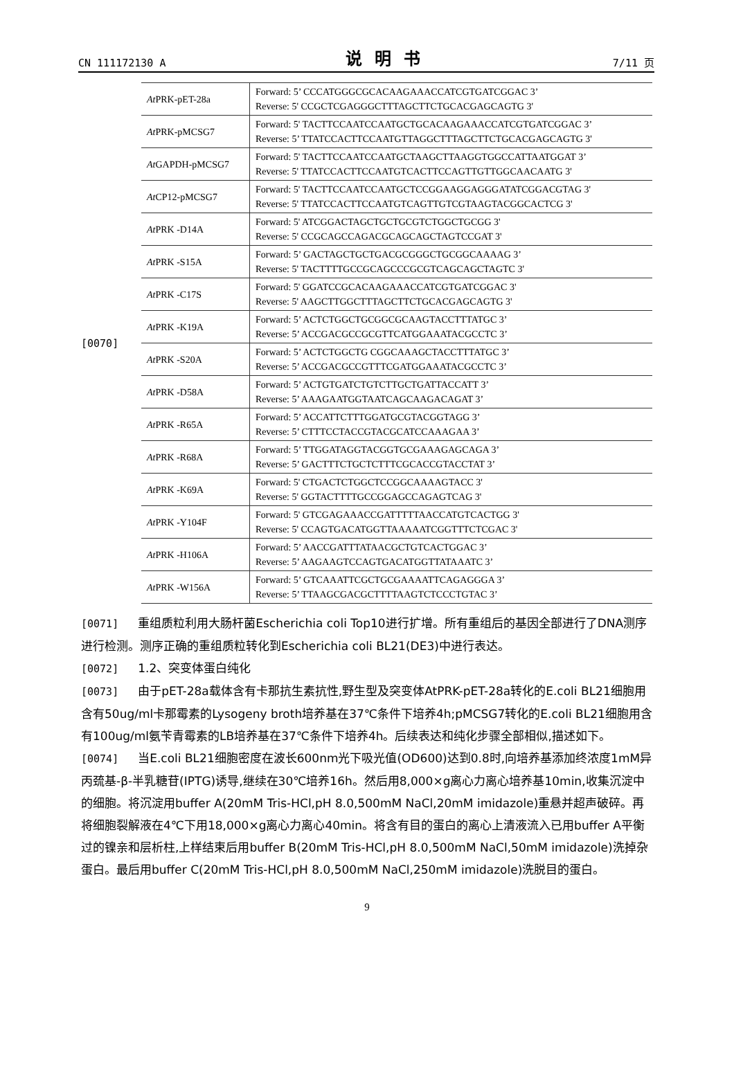CN 111172130 A 说明书 7/11 页
[0070]
| At PRK-pET-28a | Forward: 5’ CCCATGGGCGCACAAGAAACCATCGTGATCGGAC 3’ Reverse: 5' CCGCTCGAGGGCTTTAGCTTCTGCACGAGCAGTG 3' |
| At PRK-pMCSG7 | Forward: 5' TACTTCCAATCCAATGCTGCACAAGAAACCATCGTGATCGGAC 3’ Reverse: 5’ TTATCCACTTCCAATGTTAGGCTTTAGCTTCTGCACGAGCAGTG 3' |
| At GAPDH-pMCSG7 | Forward: 5' TACTTCCAATCCAATGCTAAGCTTAAGGTGGCCATTAATGGAT 3’ Reverse: 5' TTATCCACTTCCAATGTCACTTCCAGTTGTTGGCAACAATG 3' |
| At CP12-pMCSG7 | Forward: 5' TACTTCCAATCCAATGCTCCGGAAGGAGGGATATCGGACGTAG 3' Reverse: 5' TTATCCACTTCCAATGTCAGTTGTCGTAAGTACGGCACTCG 3' |
| At PRK -D14A | Forward: 5' ATCGGACTAGCTGCTGCGTCTGGCTGCGG 3' Reverse: 5' CCGCAGCCAGACGCAGCAGCTAGTCCGAT 3' |
| At PRK -S15A | Forward: 5’ GACTAGCTGCTGACGCGGGCTGCGGCAAAAG 3’ Reverse: 5' TACTTTTGCCGCAGCCCGCGTCAGCAGCTAGTC 3' |
| At PRK -C17S | Forward: 5' GGATCCGCACAAGAAACCATCGTGATCGGAC 3' Reverse: 5' AAGCTTGGCTTTAGCTTCTGCACGAGCAGTG 3' |
| At PRK -K19A | Forward: 5’ ACTCTGGCTGCGGCGCAAGTACCTTTATGC 3’ Reverse: 5’ ACCGACGCCGCGTTCATGGAAATACGCCTC 3’ |
| At PRK -S20A | Forward: 5’ ACTCTGGCTG CGGCAAAGCTACCTTTATGC 3’ Reverse: 5’ ACCGACGCCGTTTCGATGGAAATACGCCTC 3’ |
| At PRK -D58A | Forward: 5’ ACTGTGATCTGTCTTGCTGATTACCATT 3’ Reverse: 5’ AAAGAATGGTAATCAGCAAGACAGAT 3’ |
| At PRK -R65A | Forward: 5’ ACCATTCTTTGGATGCGTACGGTAGG 3’ Reverse: 5’ CTTTCCTACCGTACGCATCCAAAGAA 3’ |
| At PRK -R68A | Forward: 5’ TTGGATAGGTACGGTGCGAAAGAGCAGA 3’ Reverse: 5’ GACTTTCTGCTCTTTCGCACCGTACCTAT 3’ |
| At PRK -K69A | Forward: 5' CTGACTCTGGCTCCGGCAAAAGTACC 3' Reverse: 5' GGTACTTTTGCCGGAGCCAGAGTCAG 3' |
| At PRK -Y104F | Forward: 5' GTCGAGAAACCGATTTTTAACCATGTCACTGG 3' Reverse: 5' CCAGTGACATGGTTAAAAATCGGTTTCTCGAC 3' |
| At PRK -H106A | Forward: 5’ AACCGATTTATAACGCTGTCACTGGAC 3’ Reverse: 5’ AAGAAGTCCAGTGACATGGTTATAAATC 3’ |
| At PRK -W156A | Forward: 5’ GTCAAATTCGCTGCGAAAATTCAGAGGGA 3’ Reverse: 5’ TTAAGCGACGCTTTTAAGTCTCCCTGTAC 3’ |
[0071] 重组质粒利用大肠杆菌Escherichia coli Top10进行扩增。所有重组后的基因全部进行了DNA测序进行检测。测序正确的重组质粒转化到Escherichia coli BL21(DE3)中进行表达。
[0072] 1.2、突变体蛋白纯化
[0073] 由于pET-28a载体含有卡那抗生素抗性,野生型及突变体AtPRK-pET-28a转化的E.coli BL21细胞用含有50ug/ml卡那霉素的Lysogeny broth培养基在37℃条件下培养4h;pMCSG7转化的E.coli BL21细胞用含有100ug/ml氨苄青霉素的LB培养基在37℃条件下培养4h。后续表达和纯化步骤全部相似,描述如下。
[0074] 当E.coli BL21细胞密度在波长600nm光下吸光值(OD600)达到0.8时,向培养基添加终浓度1mM异丙巯基-β-半乳糖苷(IPTG)诱导,继续在30℃培养16h。然后用8,000×g离心力离心培养基10min,收集沉淀中的细胞。将沉淀用buffer A(20mM Tris-HCl,pH 8.0,500mM NaCl,20mM imidazole)重悬并超声破碎。再将细胞裂解液在4℃下用18,000×g离心力离心40min。将含有目的蛋白的离心上清液流入已用buffer A平衡过的镍亲和层析柱,上样结束后用buffer B(20mM Tris-HCl,pH 8.0,500mM NaCl,50mM imidazole)洗掉杂蛋白。最后用buffer C(20mM Tris-HCl,pH 8.0,500mM NaCl,250mM imidazole)洗脱目的蛋白。
9